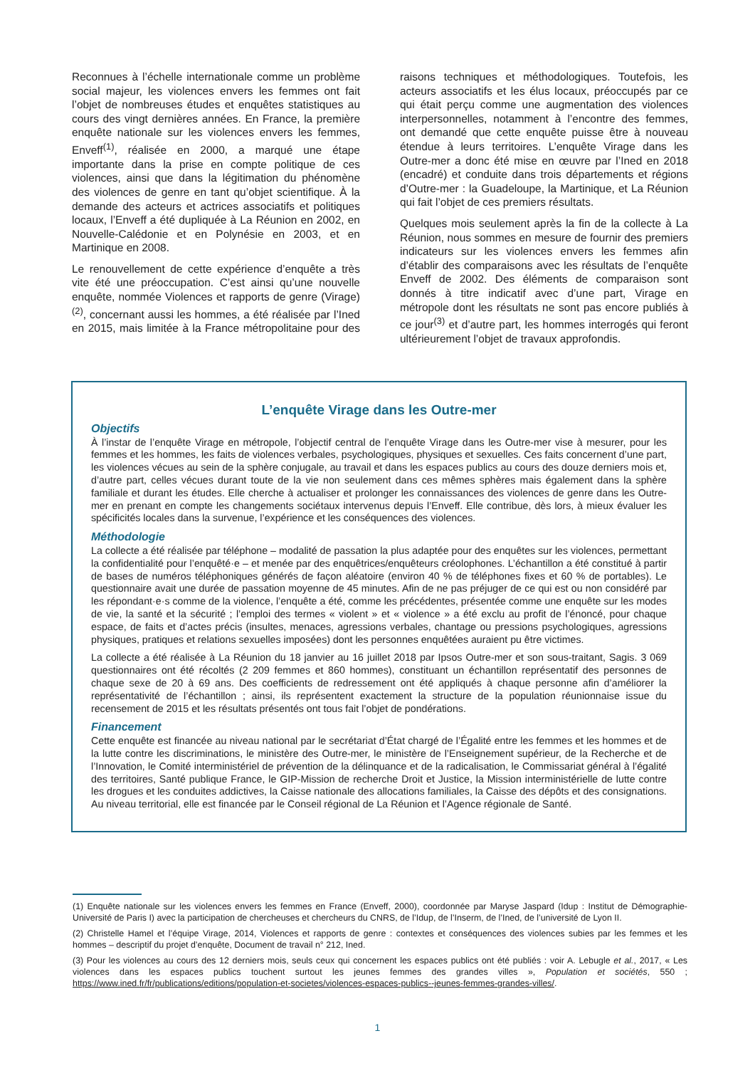Reconnues à l’échelle internationale comme un problème social majeur, les violences envers les femmes ont fait l’objet de nombreuses études et enquêtes statistiques au cours des vingt dernières années. En France, la première enquête nationale sur les violences envers les femmes, Enveff<sup>(1)</sup>, réalisée en 2000, a marqué une étape importante dans la prise en compte politique de ces violences, ainsi que dans la légitimation du phénomène des violences de genre en tant qu’objet scientifique. À la demande des acteurs et actrices associatifs et politiques locaux, l’Enveff a été dupliquée à La Réunion en 2002, en Nouvelle-Calédonie et en Polynésie en 2003, et en Martinique en 2008.
Le renouvellement de cette expérience d’enquête a très vite été une préoccupation. C’est ainsi qu’une nouvelle enquête, nommée Violences et rapports de genre (Virage)<sup>(2)</sup>, concernant aussi les hommes, a été réalisée par l’Ined en 2015, mais limitée à la France métropolitaine pour des raisons techniques et méthodologiques. Toutefois, les acteurs associatifs et les élus locaux, préoccupés par ce qui était perçu comme une augmentation des violences interpersonnelles, notamment à l’encontre des femmes, ont demandé que cette enquête puisse être à nouveau étendue à leurs territoires. L’enquête Virage dans les Outre-mer a donc été mise en œuvre par l’Ined en 2018 (encadré) et conduite dans trois départements et régions d’Outre-mer : la Guadeloupe, la Martinique, et La Réunion qui fait l’objet de ces premiers résultats.
Quelques mois seulement après la fin de la collecte à La Réunion, nous sommes en mesure de fournir des premiers indicateurs sur les violences envers les femmes afin d’établir des comparaisons avec les résultats de l’enquête Enveff de 2002. Des éléments de comparaison sont donnés à titre indicatif avec d’une part, Virage en métropole dont les résultats ne sont pas encore publiés à ce jour<sup>(3)</sup> et d’autre part, les hommes interrogés qui feront ultérieurement l’objet de travaux approfondis.
L’enquête Virage dans les Outre-mer
Objectifs
À l’instar de l’enquête Virage en métropole, l’objectif central de l’enquête Virage dans les Outre-mer vise à mesurer, pour les femmes et les hommes, les faits de violences verbales, psychologiques, physiques et sexuelles. Ces faits concernent d’une part, les violences vécues au sein de la sphère conjugale, au travail et dans les espaces publics au cours des douze derniers mois et, d’autre part, celles vécues durant toute de la vie non seulement dans ces mêmes sphères mais également dans la sphère familiale et durant les études. Elle cherche à actualiser et prolonger les connaissances des violences de genre dans les Outre-mer en prenant en compte les changements sociétaux intervenus depuis l’Enveff. Elle contribue, dès lors, à mieux évaluer les spécificités locales dans la survenue, l’expérience et les conséquences des violences.
Méthodologie
La collecte a été réalisée par téléphone – modalité de passation la plus adaptée pour des enquêtes sur les violences, permettant la confidentialité pour l’enquêté·e – et menée par des enquêtrices/enquêteurs créolophones. L’échantillon a été constitué à partir de bases de numéros téléphoniques générés de façon aléatoire (environ 40 % de téléphones fixes et 60 % de portables). Le questionnaire avait une durée de passation moyenne de 45 minutes. Afin de ne pas préjuger de ce qui est ou non considéré par les répondant·e·s comme de la violence, l’enquête a été, comme les précédentes, présentée comme une enquête sur les modes de vie, la santé et la sécurité ; l’emploi des termes « violent » et « violence » a été exclu au profit de l’énoncé, pour chaque espace, de faits et d’actes précis (insultes, menaces, agressions verbales, chantage ou pressions psychologiques, agressions physiques, pratiques et relations sexuelles imposées) dont les personnes enquêtées auraient pu être victimes.
La collecte a été réalisée à La Réunion du 18 janvier au 16 juillet 2018 par Ipsos Outre-mer et son sous-traitant, Sagis. 3 069 questionnaires ont été récoltés (2 209 femmes et 860 hommes), constituant un échantillon représentatif des personnes de chaque sexe de 20 à 69 ans. Des coefficients de redressement ont été appliqués à chaque personne afin d’améliorer la représentativité de l’échantillon ; ainsi, ils représentent exactement la structure de la population réunionnaise issue du recensement de 2015 et les résultats présentés ont tous fait l’objet de pondérations.
Financement
Cette enquête est financée au niveau national par le secrétariat d’État chargé de l’Égalité entre les femmes et les hommes et de la lutte contre les discriminations, le ministère des Outre-mer, le ministère de l’Enseignement supérieur, de la Recherche et de l’Innovation, le Comité interministériel de prévention de la délinquance et de la radicalisation, le Commissariat général à l’égalité des territoires, Santé publique France, le GIP-Mission de recherche Droit et Justice, la Mission interministérielle de lutte contre les drogues et les conduites addictives, la Caisse nationale des allocations familiales, la Caisse des dépôts et des consignations. Au niveau territorial, elle est financée par le Conseil régional de La Réunion et l’Agence régionale de Santé.
(1) Enquête nationale sur les violences envers les femmes en France (Enveff, 2000), coordonnée par Maryse Jaspard (Idup : Institut de Démographie-Université de Paris I) avec la participation de chercheuses et chercheurs du CNRS, de l’Idup, de l’Inserm, de l’Ined, de l’université de Lyon II.
(2) Christelle Hamel et l’équipe Virage, 2014, Violences et rapports de genre : contextes et conséquences des violences subies par les femmes et les hommes – descriptif du projet d’enquête, Document de travail n° 212, Ined.
(3) Pour les violences au cours des 12 derniers mois, seuls ceux qui concernent les espaces publics ont été publiés : voir A. Lebugle et al., 2017, « Les violences dans les espaces publics touchent surtout les jeunes femmes des grandes villes », Population et sociétés, 550 ; https://www.ined.fr/fr/publications/editions/population-et-societes/violences-espaces-publics--jeunes-femmes-grandes-villes/.
1